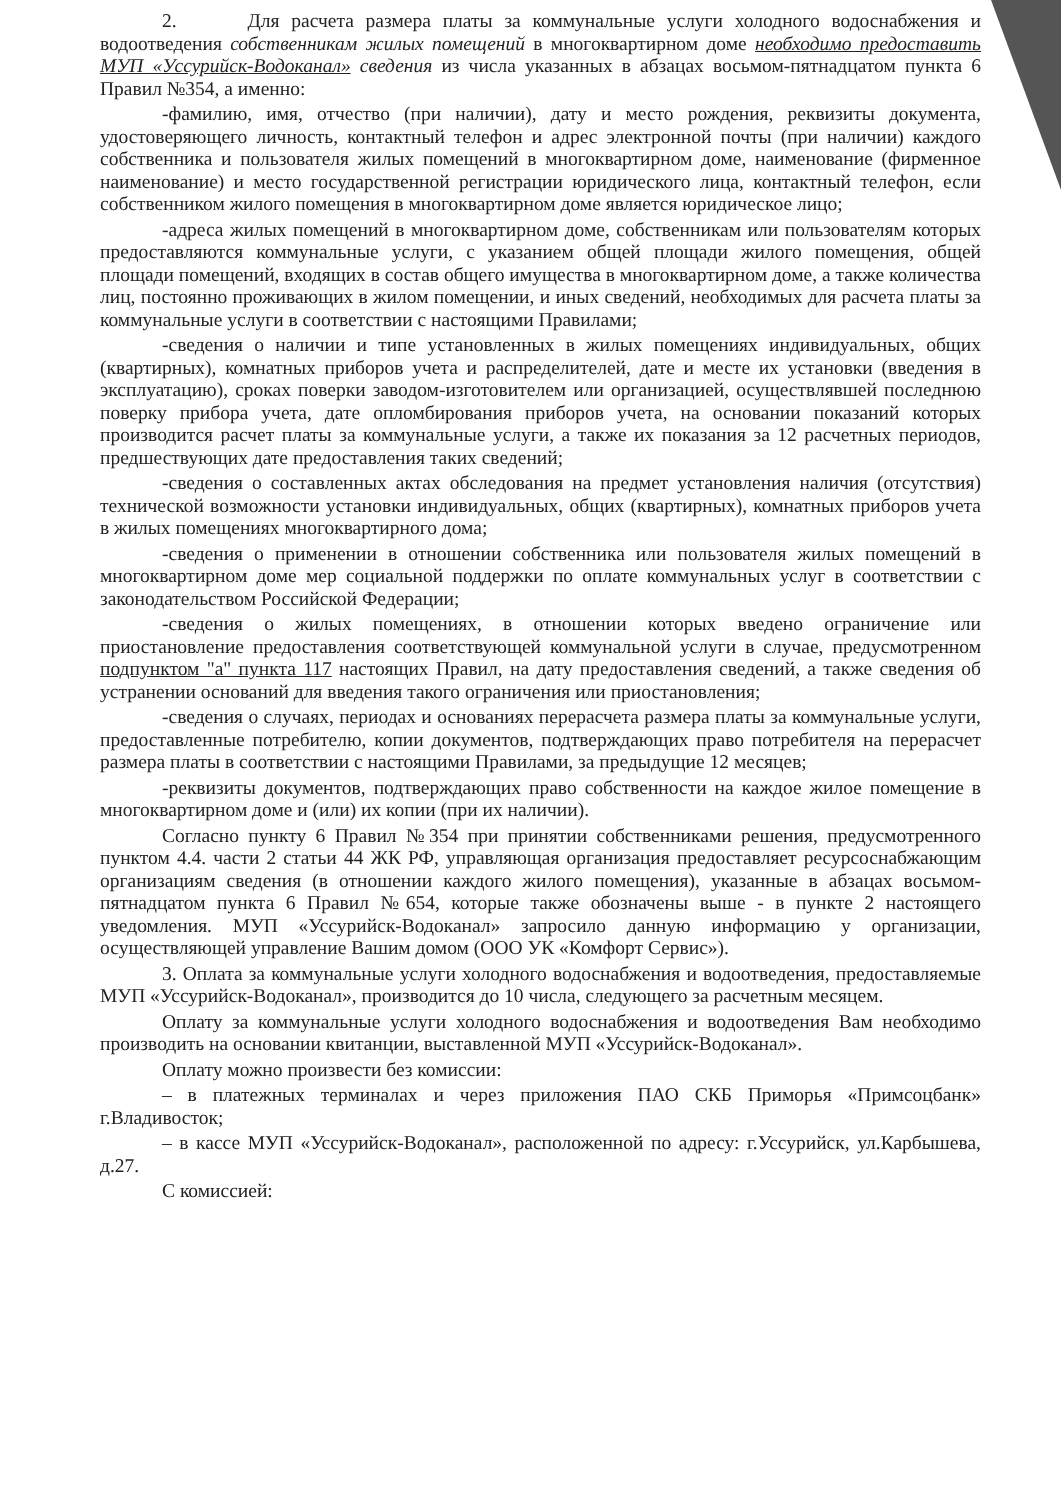2. Для расчета размера платы за коммунальные услуги холодного водоснабжения и водоотведения собственникам жилых помещений в многоквартирном доме необходимо предоставить МУП «Уссурийск-Водоканал» сведения из числа указанных в абзацах восьмом-пятнадцатом пункта 6 Правил №354, а именно:
-фамилию, имя, отчество (при наличии), дату и место рождения, реквизиты документа, удостоверяющего личность, контактный телефон и адрес электронной почты (при наличии) каждого собственника и пользователя жилых помещений в многоквартирном доме, наименование (фирменное наименование) и место государственной регистрации юридического лица, контактный телефон, если собственником жилого помещения в многоквартирном доме является юридическое лицо;
-адреса жилых помещений в многоквартирном доме, собственникам или пользователям которых предоставляются коммунальные услуги, с указанием общей площади жилого помещения, общей площади помещений, входящих в состав общего имущества в многоквартирном доме, а также количества лиц, постоянно проживающих в жилом помещении, и иных сведений, необходимых для расчета платы за коммунальные услуги в соответствии с настоящими Правилами;
-сведения о наличии и типе установленных в жилых помещениях индивидуальных, общих (квартирных), комнатных приборов учета и распределителей, дате и месте их установки (введения в эксплуатацию), сроках поверки заводом-изготовителем или организацией, осуществлявшей последнюю поверку прибора учета, дате опломбирования приборов учета, на основании показаний которых производится расчет платы за коммунальные услуги, а также их показания за 12 расчетных периодов, предшествующих дате предоставления таких сведений;
-сведения о составленных актах обследования на предмет установления наличия (отсутствия) технической возможности установки индивидуальных, общих (квартирных), комнатных приборов учета в жилых помещениях многоквартирного дома;
-сведения о применении в отношении собственника или пользователя жилых помещений в многоквартирном доме мер социальной поддержки по оплате коммунальных услуг в соответствии с законодательством Российской Федерации;
-сведения о жилых помещениях, в отношении которых введено ограничение или приостановление предоставления соответствующей коммунальной услуги в случае, предусмотренном подпунктом "а" пункта 117 настоящих Правил, на дату предоставления сведений, а также сведения об устранении оснований для введения такого ограничения или приостановления;
-сведения о случаях, периодах и основаниях перерасчета размера платы за коммунальные услуги, предоставленные потребителю, копии документов, подтверждающих право потребителя на перерасчет размера платы в соответствии с настоящими Правилами, за предыдущие 12 месяцев;
-реквизиты документов, подтверждающих право собственности на каждое жилое помещение в многоквартирном доме и (или) их копии (при их наличии).
Согласно пункту 6 Правил №354 при принятии собственниками решения, предусмотренного пунктом 4.4. части 2 статьи 44 ЖК РФ, управляющая организация предоставляет ресурсоснабжающим организациям сведения (в отношении каждого жилого помещения), указанные в абзацах восьмом-пятнадцатом пункта 6 Правил №654, которые также обозначены выше - в пункте 2 настоящего уведомления. МУП «Уссурийск-Водоканал» запросило данную информацию у организации, осуществляющей управление Вашим домом (ООО УК «Комфорт Сервис»).
3. Оплата за коммунальные услуги холодного водоснабжения и водоотведения, предоставляемые МУП «Уссурийск-Водоканал», производится до 10 числа, следующего за расчетным месяцем.
Оплату за коммунальные услуги холодного водоснабжения и водоотведения Вам необходимо производить на основании квитанции, выставленной МУП «Уссурийск-Водоканал».
Оплату можно произвести без комиссии:
– в платежных терминалах и через приложения ПАО СКБ Приморья «Примсоцбанк» г.Владивосток;
– в кассе МУП «Уссурийск-Водоканал», расположенной по адресу: г.Уссурийск, ул.Карбышева, д.27.
С комиссией: